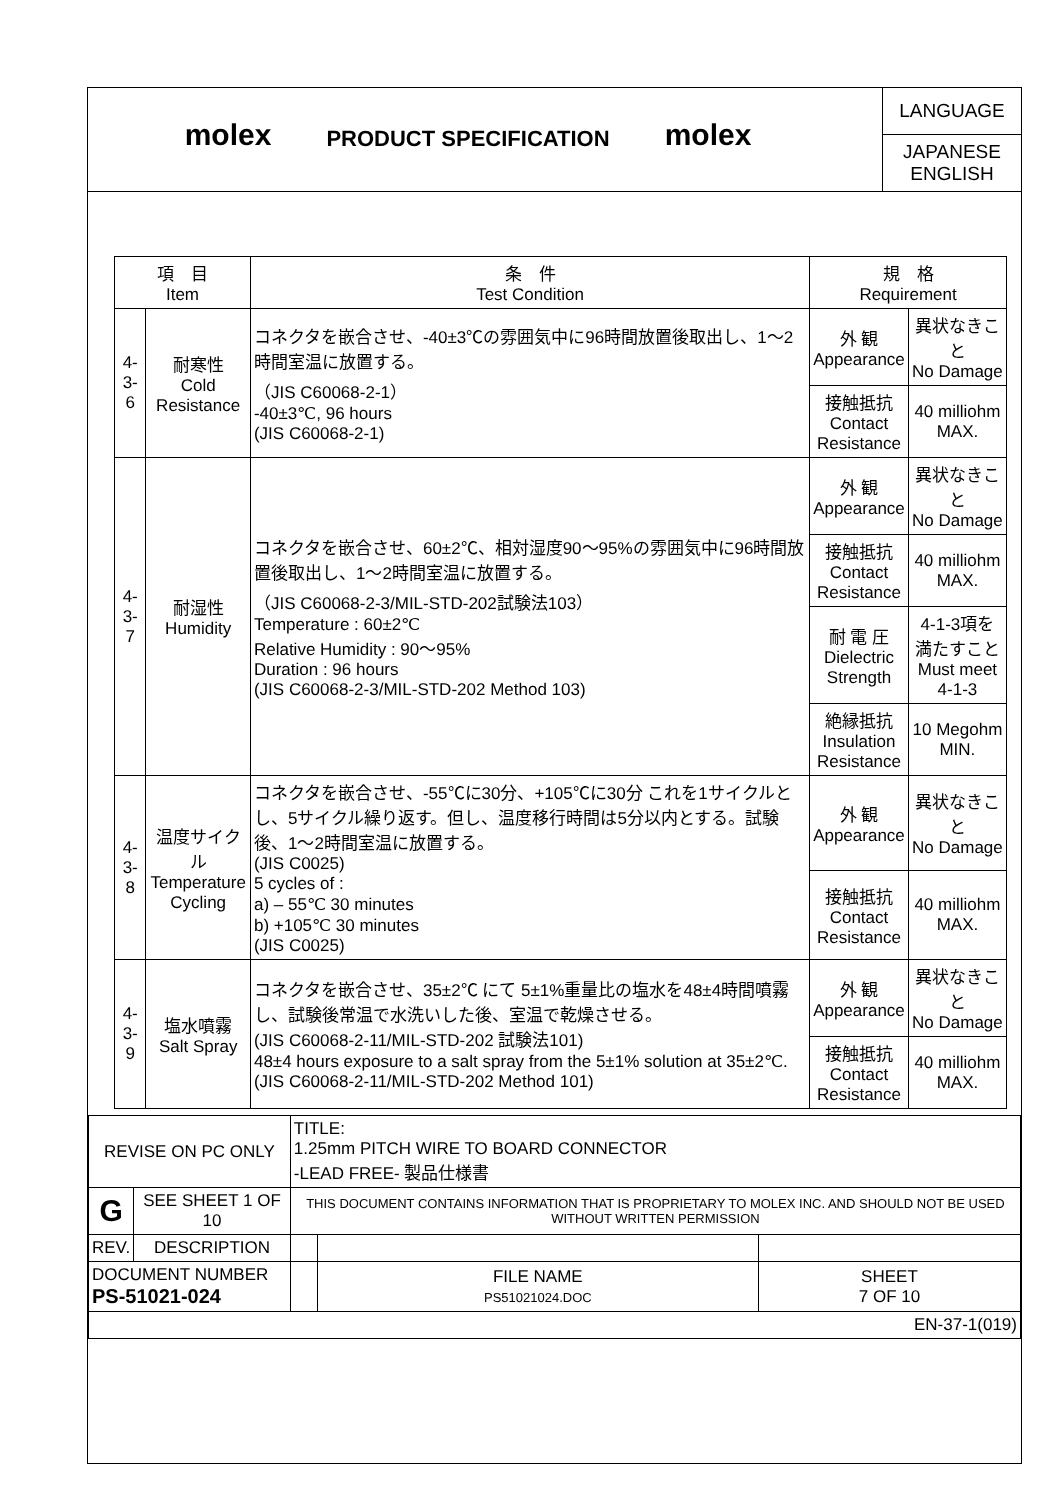molex
PRODUCT SPECIFICATION
molex
LANGUAGE
JAPANESE
ENGLISH
| 項 目 Item | | 条 件 Test Condition | 規 格 Requirement | |
| --- | --- | --- | --- | --- |
| 4-3-6 | 耐寒性 Cold Resistance | コネクタを嵌合させ、-40±3℃の雰囲気中に96時間放置後取出し、1～2時間室温に放置する。 （JIS C60068-2-1） -40±3℃, 96 hours (JIS C60068-2-1) | 外 観 Appearance | 異状なきこと No Damage |
| | | | 接触抵抗 Contact Resistance | 40 milliohm MAX. |
| 4-3-7 | 耐湿性 Humidity | コネクタを嵌合させ、60±2℃、相対湿度90～95%の雰囲気中に96時間放置後取出し、1～2時間室温に放置する。 （JIS C60068-2-3/MIL-STD-202試験法103） Temperature : 60±2℃ Relative Humidity : 90～95% Duration : 96 hours (JIS C60068-2-3/MIL-STD-202 Method 103) | 外 観 Appearance | 異状なきこと No Damage |
| | | | 接触抵抗 Contact Resistance | 40 milliohm MAX. |
| | | | 耐 電 圧 Dielectric Strength | 4-1-3項を 満たすこと Must meet 4-1-3 |
| | | | 絶縁抵抗 Insulation Resistance | 10 Megohm MIN. |
| 4-3-8 | 温度サイクル Temperature Cycling | コネクタを嵌合させ、-55℃に30分、+105℃に30分 これを1サイクルとし、5サイクル繰り返す。但し、温度移行時間は5分以内とする。試験後、1～2時間室温に放置する。 (JIS C0025) 5 cycles of : a) – 55℃ 30 minutes b) +105℃ 30 minutes (JIS C0025) | 外 観 Appearance | 異状なきこと No Damage |
| | | | 接触抵抗 Contact Resistance | 40 milliohm MAX. |
| 4-3-9 | 塩水噴霧 Salt Spray | コネクタを嵌合させ、35±2℃ にて 5±1%重量比の塩水を48±4時間噴霧し、試験後常温で水洗いした後、室温で乾燥させる。 (JIS C60068-2-11/MIL-STD-202 試験法101) 48±4 hours exposure to a salt spray from the 5±1% solution at 35±2℃. (JIS C60068-2-11/MIL-STD-202 Method 101) | 外 観 Appearance | 異状なきこと No Damage |
| | | | 接触抵抗 Contact Resistance | 40 milliohm MAX. |
| REVISE ON PC ONLY | | TITLE: 1.25mm PITCH WIRE TO BOARD CONNECTOR -LEAD FREE- 製品仕様書 | | |
| G | SEE SHEET 1 OF 10 | THIS DOCUMENT CONTAINS INFORMATION THAT IS PROPRIETARY TO MOLEX INC. AND SHOULD NOT BE USED WITHOUT WRITTEN PERMISSION | | |
| REV. | DESCRIPTION | | | |
| DOCUMENT NUMBER PS-51021-024 | | | FILE NAME PS51021024.DOC | SHEET 7 OF 10 |
| EN-37-1(019) | | | | |